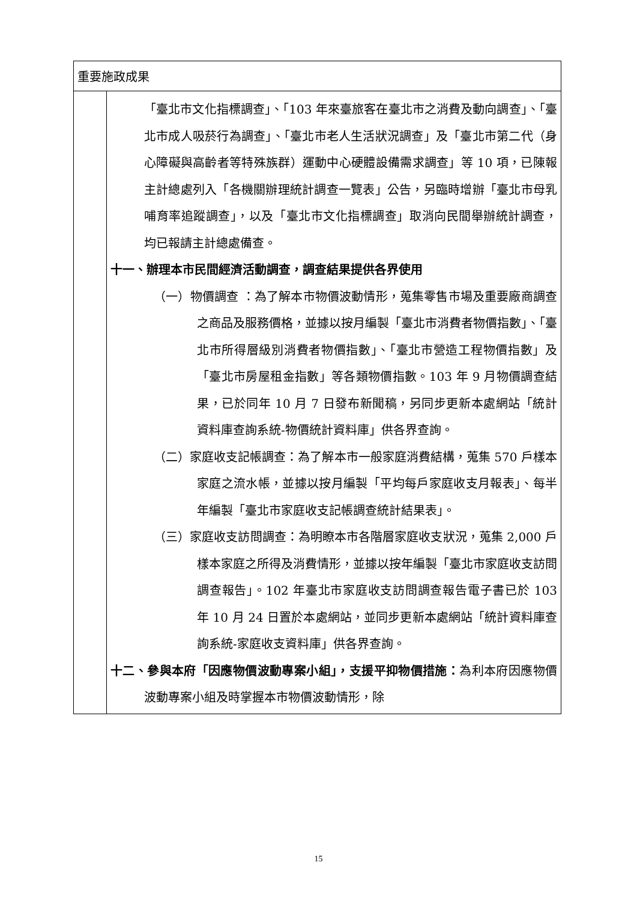| 重要施政成果 | |
| | 「臺北市文化指標調查」、「103 年來臺旅客在臺北市之消費及動向調查」、「臺北市成人吸菸行為調查」、「臺北市老人生活狀況調查」及「臺北市第二代（身心障礙與高齡者等特殊族群）運動中心硬體設備需求調查」等 10 項，已陳報主計總處列入「各機關辦理統計調查一覽表」公告，另臨時增辦「臺北市母乳哺育率追蹤調查」，以及「臺北市文化指標調查」取消向民間舉辦統計調查，均已報請主計總處備查。 十一、辦理本市民間經濟活動調查，調查結果提供各界使用 （一）物價調查 ：為了解本市物價波動情形，蒐集零售市場及重要廠商調查之商品及服務價格，並據以按月編製「臺北市消費者物價指數」、「臺北市所得層級別消費者物價指數」、「臺北市營造工程物價指數」及「臺北市房屋租金指數」等各類物價指數。103 年 9 月物價調查結果，已於同年 10 月 7 日發布新聞稿，另同步更新本處網站「統計資料庫查詢系統-物價統計資料庫」供各界查詢。 （二）家庭收支記帳調查：為了解本市一般家庭消費結構，蒐集 570 戶樣本家庭之流水帳，並據以按月編製「平均每戶家庭收支月報表」、每半年編製「臺北市家庭收支記帳調查統計結果表」。 （三）家庭收支訪問調查：為明瞭本市各階層家庭收支狀況，蒐集 2,000 戶樣本家庭之所得及消費情形，並據以按年編製「臺北市家庭收支訪問調查報告」。102 年臺北市家庭收支訪問調查報告電子書已於 103 年 10 月 24 日置於本處網站，並同步更新本處網站「統計資料庫查詢系統-家庭收支資料庫」供各界查詢。 十二、參與本府「因應物價波動專案小組」，支援平抑物價措施： 為利本府因應物價波動專案小組及時掌握本市物價波動情形，除 |
15